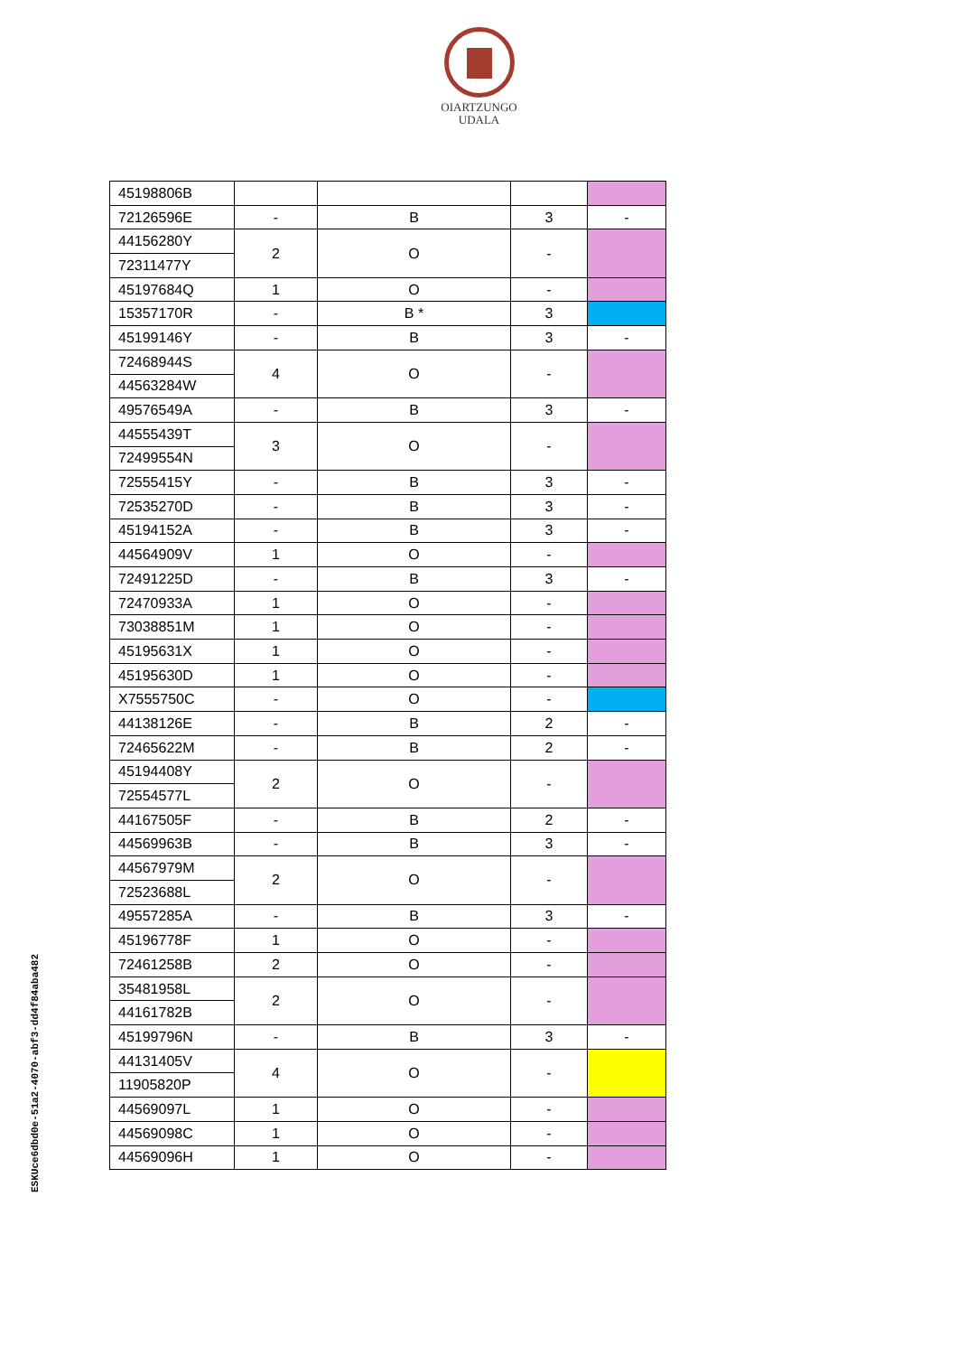OIARTZUNGO
UDALA
| 45198806B | | | | |
| 72126596E | - | B | 3 | - |
| 44156280Y | 2 | O | - | |
| 72311477Y | | | | |
| 45197684Q | 1 | O | - | |
| 15357170R | - | B * | 3 | |
| 45199146Y | - | B | 3 | - |
| 72468944S | 4 | O | - | |
| 44563284W | | | | |
| 49576549A | - | B | 3 | - |
| 44555439T | 3 | O | - | |
| 72499554N | | | | |
| 72555415Y | - | B | 3 | - |
| 72535270D | - | B | 3 | - |
| 45194152A | - | B | 3 | - |
| 44564909V | 1 | O | - | |
| 72491225D | - | B | 3 | - |
| 72470933A | 1 | O | - | |
| 73038851M | 1 | O | - | |
| 45195631X | 1 | O | - | |
| 45195630D | 1 | O | - | |
| X7555750C | - | O | - | |
| 44138126E | - | B | 2 | - |
| 72465622M | - | B | 2 | - |
| 45194408Y | 2 | O | - | |
| 72554577L | | | | |
| 44167505F | - | B | 2 | - |
| 44569963B | - | B | 3 | - |
| 44567979M | 2 | O | - | |
| 72523688L | | | | |
| 49557285A | - | B | 3 | - |
| 45196778F | 1 | O | - | |
| 72461258B | 2 | O | - | |
| 35481958L | 2 | O | - | |
| 44161782B | | | | |
| 45199796N | - | B | 3 | - |
| 44131405V | 4 | O | - | |
| 11905820P | | | | |
| 44569097L | 1 | O | - | |
| 44569098C | 1 | O | - | |
| 44569096H | 1 | O | - | |
ESKUce6dbd0e-51a2-4070-abf3-dd4f84aba482